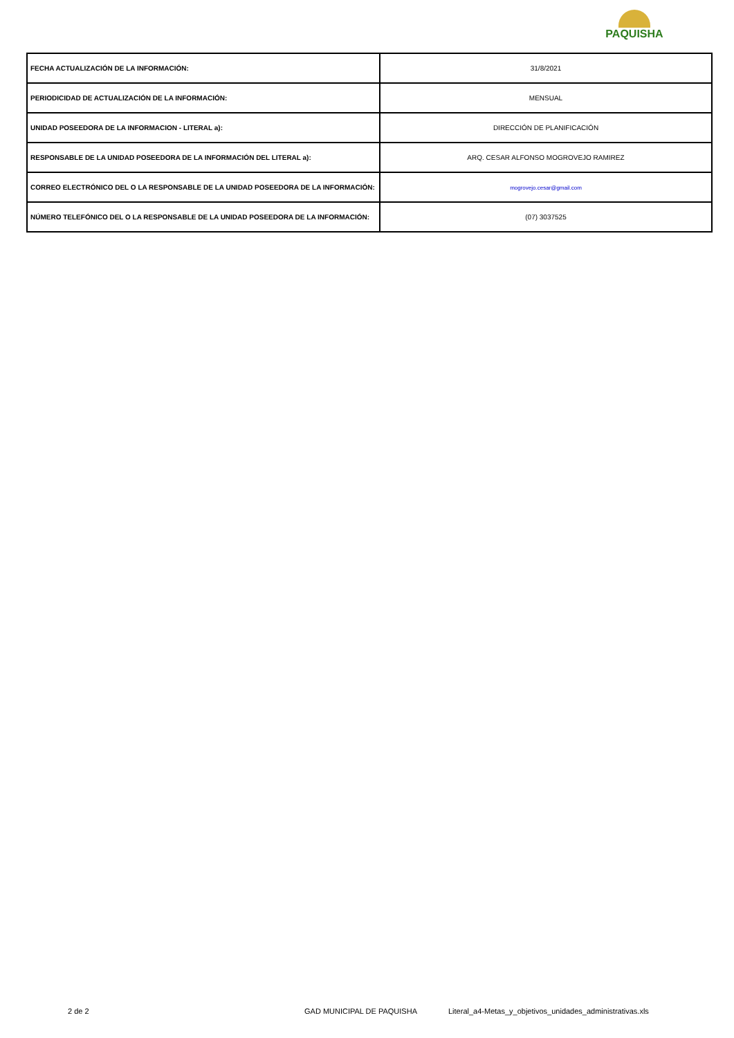PAQUISHA
| FECHA ACTUALIZACIÓN DE LA INFORMACIÓN: | 31/8/2021 |
| PERIODICIDAD DE ACTUALIZACIÓN DE LA INFORMACIÓN: | MENSUAL |
| UNIDAD POSEEDORA DE LA INFORMACION - LITERAL a): | DIRECCIÓN DE PLANIFICACIÓN |
| RESPONSABLE DE LA UNIDAD POSEEDORA DE LA INFORMACIÓN DEL LITERAL a): | ARQ. CESAR ALFONSO MOGROVEJO RAMIREZ |
| CORREO ELECTRÓNICO DEL O LA RESPONSABLE DE LA UNIDAD POSEEDORA DE LA INFORMACIÓN: | mogrovejo.cesar@gmail.com |
| NÚMERO TELEFÓNICO DEL O LA RESPONSABLE DE LA UNIDAD POSEEDORA DE LA INFORMACIÓN: | (07) 3037525 |
2 de 2 GAD MUNICIPAL DE PAQUISHA Literal_a4-Metas_y_objetivos_unidades_administrativas.xls